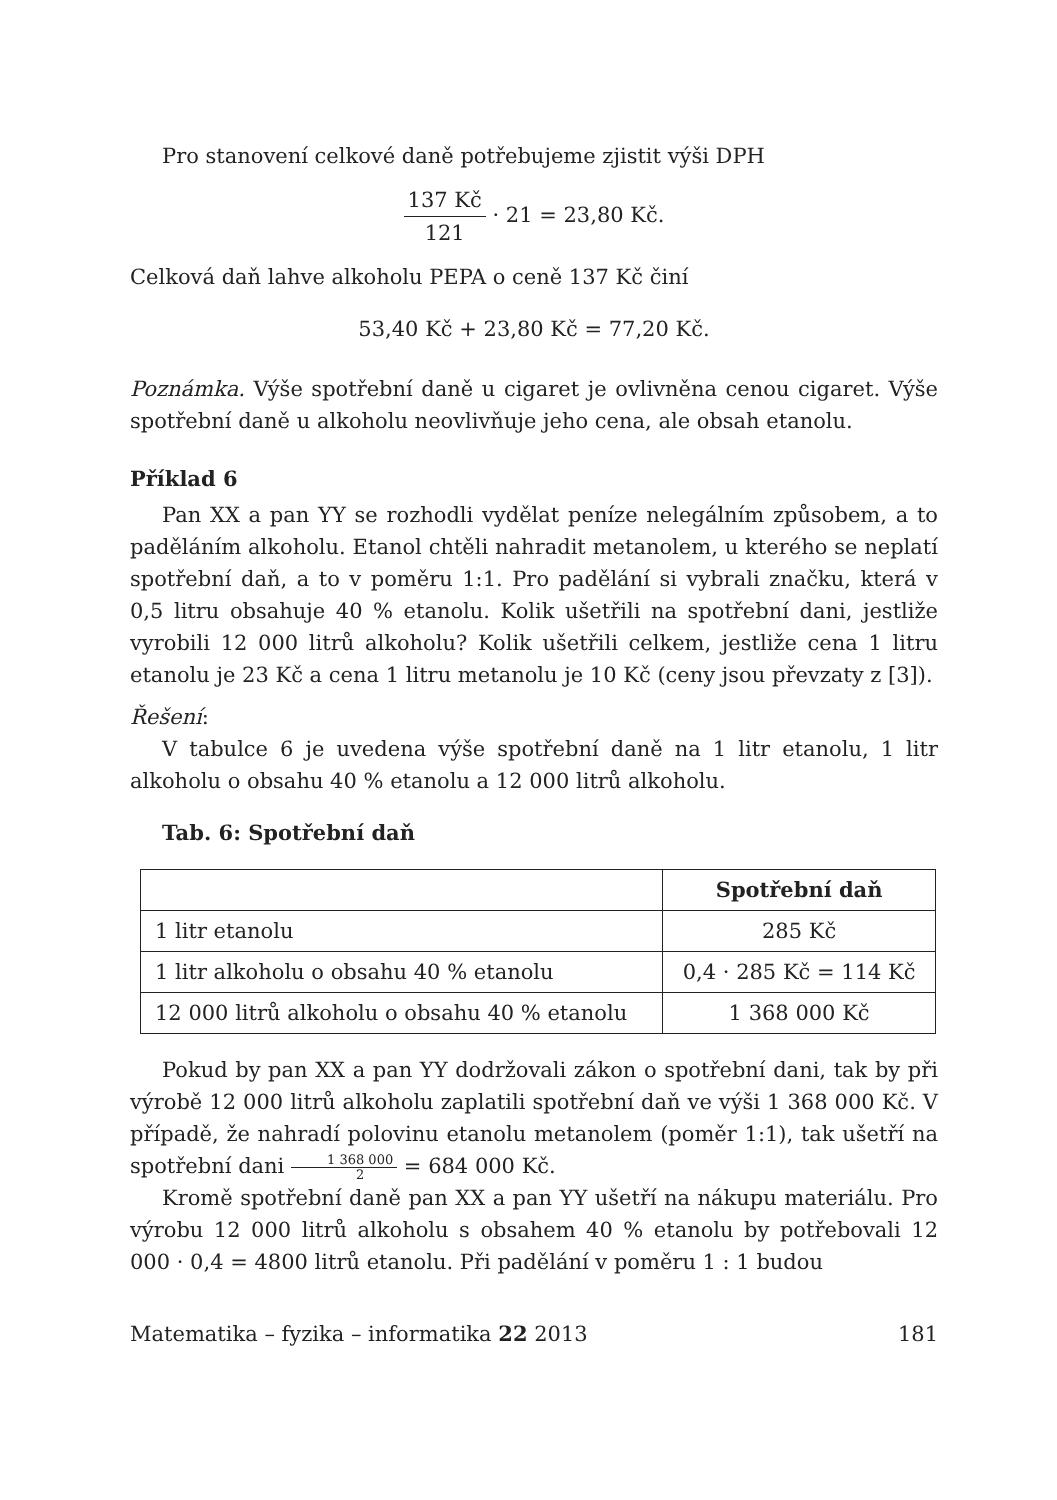Pro stanovení celkové daně potřebujeme zjistit výši DPH
137 Kč 121 · 21 = 23,80 Kč.
Celková daň lahve alkoholu PEPA o ceně 137 Kč činí
53,40 Kč + 23,80 Kč = 77,20 Kč.
Poznámka. Výše spotřební daně u cigaret je ovlivněna cenou cigaret. Výše spotřební daně u alkoholu neovlivňuje jeho cena, ale obsah etanolu.
Příklad 6
Pan XX a pan YY se rozhodli vydělat peníze nelegálním způsobem, a to paděláním alkoholu. Etanol chtěli nahradit metanolem, u kterého se neplatí spotřební daň, a to v poměru 1:1. Pro padělání si vybrali značku, která v 0,5 litru obsahuje 40 % etanolu. Kolik ušetřili na spotřební dani, jestliže vyrobili 12 000 litrů alkoholu? Kolik ušetřili celkem, jestliže cena 1 litru etanolu je 23 Kč a cena 1 litru metanolu je 10 Kč (ceny jsou převzaty z [3]).
Řešení:
V tabulce 6 je uvedena výše spotřební daně na 1 litr etanolu, 1 litr alkoholu o obsahu 40 % etanolu a 12 000 litrů alkoholu.
Tab. 6: Spotřební daň
| | Spotřební daň |
| --- | --- |
| 1 litr etanolu | 285 Kč |
| 1 litr alkoholu o obsahu 40 % etanolu | 0,4 · 285 Kč = 114 Kč |
| 12 000 litrů alkoholu o obsahu 40 % etanolu | 1 368 000 Kč |
Pokud by pan XX a pan YY dodržovali zákon o spotřební dani, tak by při výrobě 12 000 litrů alkoholu zaplatili spotřební daň ve výši 1 368 000 Kč. V případě, že nahradí polovinu etanolu metanolem (poměr 1:1), tak ušetří na spotřební dani 1 368 000 2 = 684 000 Kč.
Kromě spotřební daně pan XX a pan YY ušetří na nákupu materiálu. Pro výrobu 12 000 litrů alkoholu s obsahem 40 % etanolu by potřebovali 12 000 · 0,4 = 4800 litrů etanolu. Při padělání v poměru 1 : 1 budou
Matematika – fyzika – informatika 22 2013 181